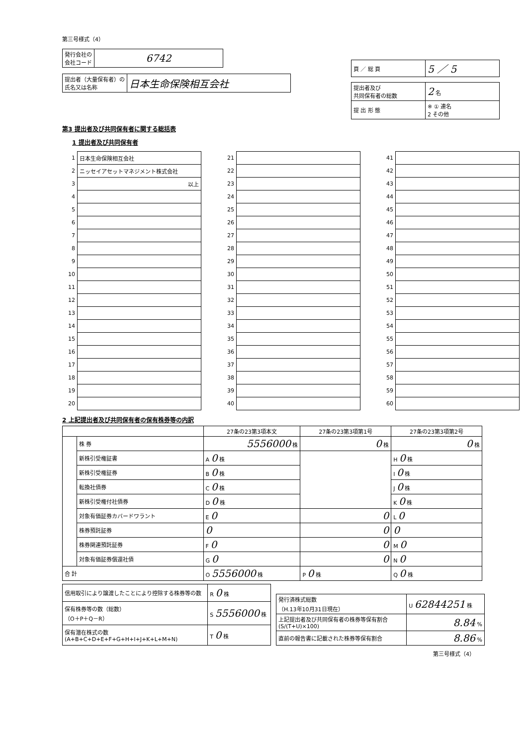第三号様式（4）
| 発行会社の 会社コード | 6742 |
| 提出者（大量保有者）の 氏名又は名称 | 日本生命保険相互会社 |
| 頁 ／ 総 頁 | 5 ／ 5 |
| 提出者及び 共同保有者の総数 | 2 名 |
| 提 出 形 態 | ※ ① 連名 2 その他 |
第3 提出者及び共同保有者に関する総括表
1 提出者及び共同保有者
| 1 | 日本生命保険相互会社 |
| 2 | ニッセイアセットマネジメント株式会社 |
| 3 | 以上 |
| 4 | |
| 5 | |
| 6 | |
| 7 | |
| 8 | |
| 9 | |
| 10 | |
| 11 | |
| 12 | |
| 13 | |
| 14 | |
| 15 | |
| 16 | |
| 17 | |
| 18 | |
| 19 | |
| 20 | |
| 21 | |
| 22 | |
| 23 | |
| 24 | |
| 25 | |
| 26 | |
| 27 | |
| 28 | |
| 29 | |
| 30 | |
| 31 | |
| 32 | |
| 33 | |
| 34 | |
| 35 | |
| 36 | |
| 37 | |
| 38 | |
| 39 | |
| 40 | |
| 41 | |
| 42 | |
| 43 | |
| 44 | |
| 45 | |
| 46 | |
| 47 | |
| 48 | |
| 49 | |
| 50 | |
| 51 | |
| 52 | |
| 53 | |
| 54 | |
| 55 | |
| 56 | |
| 57 | |
| 58 | |
| 59 | |
| 60 | |
2 上記提出者及び共同保有者の保有株券等の内訳
| | | 27条の23第3項本文 | 27条の23第3項第1号 | 27条の23第3項第2号 |
| --- | --- | --- | --- | --- |
| | 株 券 | 5556000 株 | 0 株 | 0 株 |
| | 新株引受権証書 | A 0 株 | | H 0 株 |
| | 新株引受権証券 | B 0 株 | | I 0 株 |
| | 転換社債券 | C 0 株 | | J 0 株 |
| | 新株引受権付社債券 | D 0 株 | | K 0 株 |
| | 対象有価証券カバードワラント | E 0 | 0 | L 0 |
| | 株券預託証券 | 0 | 0 | 0 |
| | 株券関連預託証券 | F 0 | 0 | M 0 |
| | 対象有価証券償還社債 | G 0 | 0 | N 0 |
| 合 計 | | O 5556000 株 | P 0 株 | Q 0 株 |
| 信用取引により譲渡したことにより控除する株券等の数 | R 0 株 |
| 保有株券等の数（総数） （O＋P＋Q－R） | S 5556000 株 |
| 保有潜在株式の数 (A+B+C+D+E+F+G+H+I+J+K+L+M+N) | T 0 株 |
| 発行済株式総数 （H.13年10月31日現在） | U 62844251 株 |
| 上記提出者及び共同保有者の株券等保有割合 (S/(T+U)×100) | 8.84 % |
| 直前の報告書に記載された株券等保有割合 | 8.86 % |
第三号様式（4）